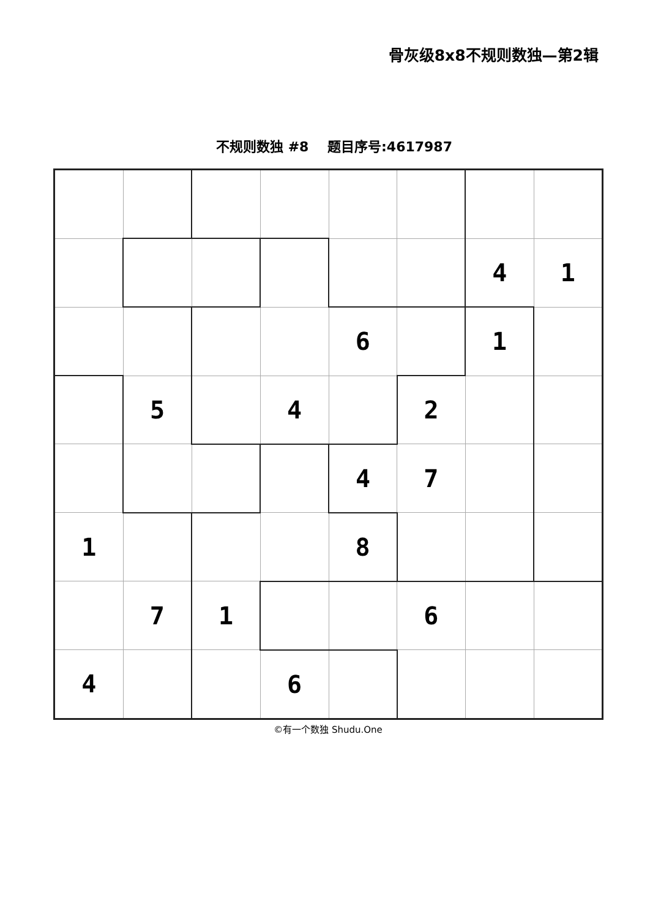骨灰级8x8不规则数独—第2辑
不规则数独 #8 题目序号:4617987
| | | | | | | 4 | 1 |
| | | | | 6 | | 1 | |
| | 5 | | 4 | | 2 | | |
| | | | | 4 | 7 | | |
| 1 | | | | 8 | | | |
| | 7 | 1 | | | 6 | | |
| 4 | | | 6 | | | | |
©有一个数独 Shudu.One